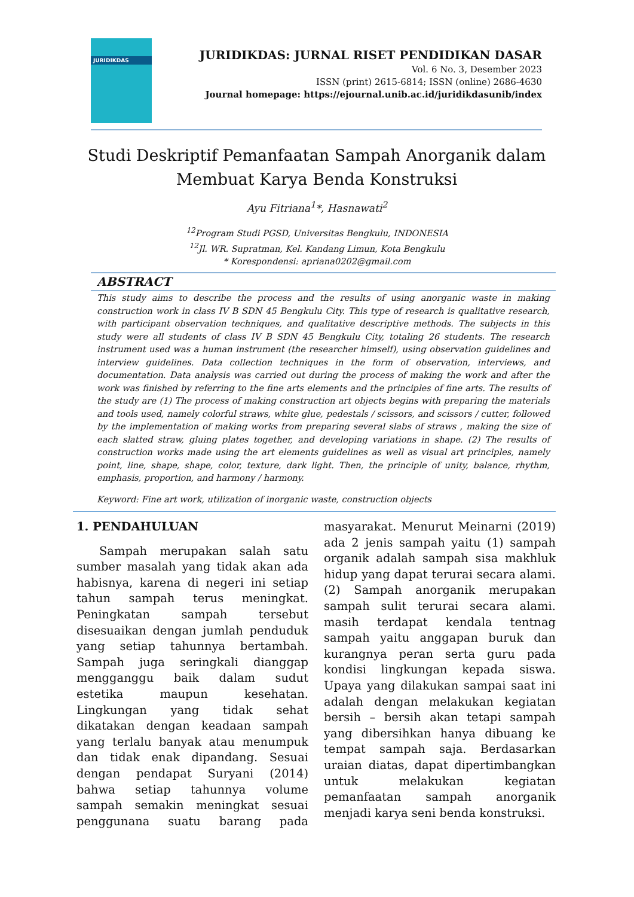JURIDIKDAS
JURIDIKDAS: JURNAL RISET PENDIDIKAN DASAR
Vol. 6 No. 3, Desember 2023
ISSN (print) 2615-6814; ISSN (online) 2686-4630
Journal homepage: https://ejournal.unib.ac.id/juridikdasunib/index
Studi Deskriptif Pemanfaatan Sampah Anorganik dalam Membuat Karya Benda Konstruksi
Ayu Fitriana<sup>1</sup>*, Hasnawati<sup>2</sup>
<sup>12</sup> Program Studi PGSD, Universitas Bengkulu, INDONESIA
<sup>12</sup> Jl. WR. Supratman, Kel. Kandang Limun, Kota Bengkulu
* Korespondensi: apriana0202@gmail.com
ABSTRACT
This study aims to describe the process and the results of using anorganic waste in making construction work in class IV B SDN 45 Bengkulu City. This type of research is qualitative research, with participant observation techniques, and qualitative descriptive methods. The subjects in this study were all students of class IV B SDN 45 Bengkulu City, totaling 26 students. The research instrument used was a human instrument (the researcher himself), using observation guidelines and interview guidelines. Data collection techniques in the form of observation, interviews, and documentation. Data analysis was carried out during the process of making the work and after the work was finished by referring to the fine arts elements and the principles of fine arts. The results of the study are (1) The process of making construction art objects begins with preparing the materials and tools used, namely colorful straws, white glue, pedestals / scissors, and scissors / cutter, followed by the implementation of making works from preparing several slabs of straws , making the size of each slatted straw, gluing plates together, and developing variations in shape. (2) The results of construction works made using the art elements guidelines as well as visual art principles, namely point, line, shape, shape, color, texture, dark light. Then, the principle of unity, balance, rhythm, emphasis, proportion, and harmony / harmony.
Keyword: Fine art work, utilization of inorganic waste, construction objects
1. PENDAHULUAN
Sampah merupakan salah satu sumber masalah yang tidak akan ada habisnya, karena di negeri ini setiap tahun sampah terus meningkat. Peningkatan sampah tersebut disesuaikan dengan jumlah penduduk yang setiap tahunnya bertambah. Sampah juga seringkali dianggap mengganggu baik dalam sudut estetika maupun kesehatan. Lingkungan yang tidak sehat dikatakan dengan keadaan sampah yang terlalu banyak atau menumpuk dan tidak enak dipandang. Sesuai dengan pendapat Suryani (2014) bahwa setiap tahunnya volume sampah semakin meningkat sesuai penggunana suatu barang pada masyarakat. Menurut Meinarni (2019) ada 2 jenis sampah yaitu (1) sampah organik adalah sampah sisa makhluk hidup yang dapat terurai secara alami. (2) Sampah anorganik merupakan sampah sulit terurai secara alami. masih terdapat kendala tentnag sampah yaitu anggapan buruk dan kurangnya peran serta guru pada kondisi lingkungan kepada siswa. Upaya yang dilakukan sampai saat ini adalah dengan melakukan kegiatan bersih – bersih akan tetapi sampah yang dibersihkan hanya dibuang ke tempat sampah saja. Berdasarkan uraian diatas, dapat dipertimbangkan untuk melakukan kegiatan pemanfaatan sampah anorganik menjadi karya seni benda konstruksi.